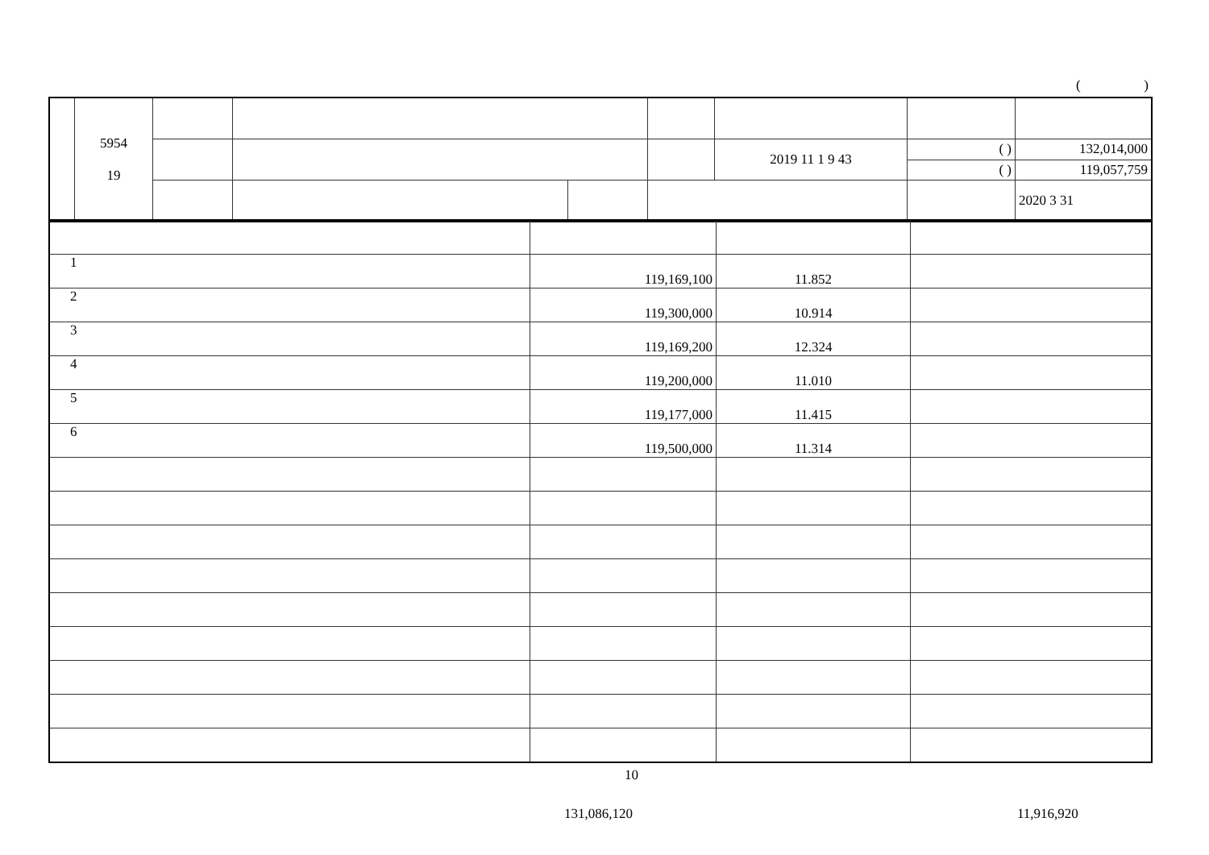()
| | 5954 19 | | | | | | | |
| | | | | | | 2019 11 1 9 43 | ( ) | 132,014,000 |
| | | | | | | | ( ) | 119,057,759 |
| | | | | | | | | 2020 3 31 |
| 1 | 119,169,100 | 11.852 | |
| 2 | 119,300,000 | 10.914 | |
| 3 | 119,169,200 | 12.324 | |
| 4 | 119,200,000 | 11.010 | |
| 5 | 119,177,000 | 11.415 | |
| 6 | 119,500,000 | 11.314 | |
10
131,086,120 11,916,920